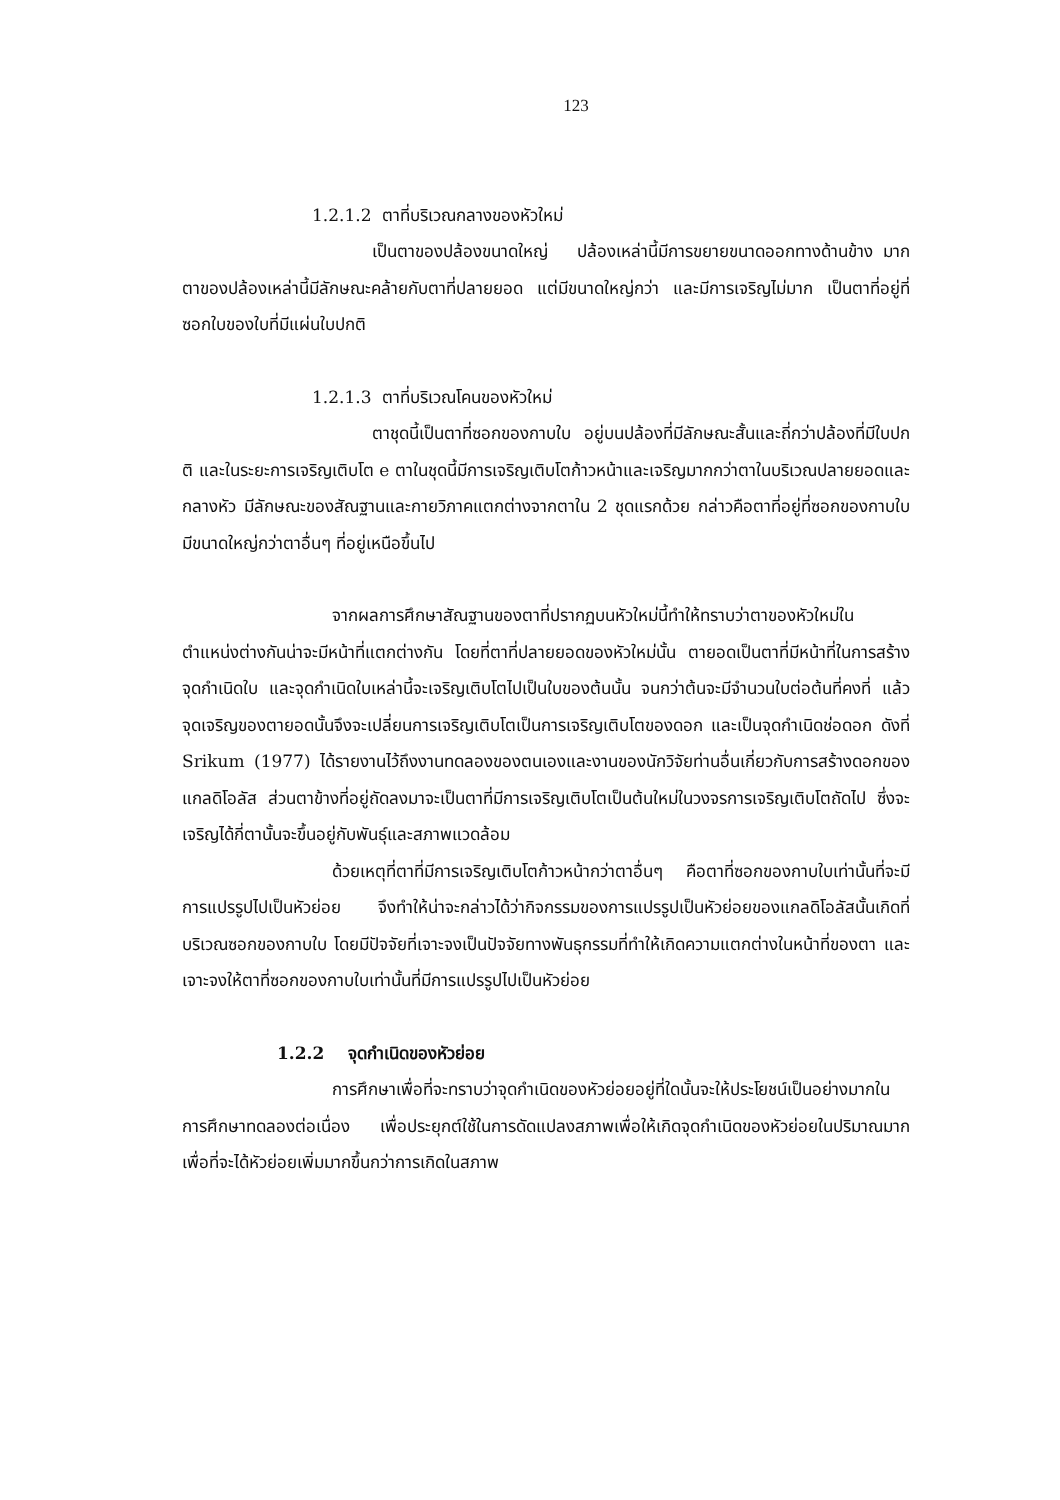123
1.2.1.2 ตาที่บริเวณกลางของหัวใหม่
เป็นตาของปล้องขนาดใหญ่ ปล้องเหล่านี้มีการขยายขนาดออกทางด้านข้าง มาก ตาของปล้องเหล่านี้มีลักษณะคล้ายกับตาที่ปลายยอด แต่มีขนาดใหญ่กว่า และมีการเจริญไม่มาก เป็นตาที่อยู่ที่ซอกใบของใบที่มีแผ่นใบปกติ
1.2.1.3 ตาที่บริเวณโคนของหัวใหม่
ตาชุดนี้เป็นตาที่ซอกของกาบใบ อยู่บนปล้องที่มีลักษณะสั้นและถี่กว่าปล้องที่มีใบปกติ และในระยะการเจริญเติบโต e ตาในชุดนี้มีการเจริญเติบโตก้าวหน้าและเจริญมากกว่าตาในบริเวณปลายยอดและกลางหัว มีลักษณะของสัณฐานและกายวิภาคแตกต่างจากตาใน 2 ชุดแรกด้วย กล่าวคือตาที่อยู่ที่ซอกของกาบใบมีขนาดใหญ่กว่าตาอื่นๆ ที่อยู่เหนือขึ้นไป
จากผลการศึกษาสัณฐานของตาที่ปรากฏบนหัวใหม่นี้ทำให้ทราบว่าตาของหัวใหม่ในตำแหน่งต่างกันน่าจะมีหน้าที่แตกต่างกัน โดยที่ตาที่ปลายยอดของหัวใหม่นั้น ตายอดเป็นตาที่มีหน้าที่ในการสร้างจุดกำเนิดใบ และจุดกำเนิดใบเหล่านี้จะเจริญเติบโตไปเป็นใบของต้นนั้น จนกว่าต้นจะมีจำนวนใบต่อต้นที่คงที่ แล้วจุดเจริญของตายอดนั้นจึงจะเปลี่ยนการเจริญเติบโตเป็นการเจริญเติบโตของดอก และเป็นจุดกำเนิดช่อดอก ดังที่ Srikum (1977) ได้รายงานไว้ถึงงานทดลองของตนเองและงานของนักวิจัยท่านอื่นเกี่ยวกับการสร้างดอกของแกลดิโอลัส ส่วนตาข้างที่อยู่ถัดลงมาจะเป็นตาที่มีการเจริญเติบโตเป็นต้นใหม่ในวงจรการเจริญเติบโตถัดไป ซึ่งจะเจริญได้กี่ตานั้นจะขึ้นอยู่กับพันธุ์และสภาพแวดล้อม
ด้วยเหตุที่ตาที่มีการเจริญเติบโตก้าวหน้ากว่าตาอื่นๆ คือตาที่ซอกของกาบใบเท่านั้นที่จะมีการแปรรูปไปเป็นหัวย่อย จึงทำให้น่าจะกล่าวได้ว่ากิจกรรมของการแปรรูปเป็นหัวย่อยของแกลดิโอลัสนั้นเกิดที่บริเวณซอกของกาบใบ โดยมีปัจจัยที่เจาะจงเป็นปัจจัยทางพันธุกรรมที่ทำให้เกิดความแตกต่างในหน้าที่ของตา และเจาะจงให้ตาที่ซอกของกาบใบเท่านั้นที่มีการแปรรูปไปเป็นหัวย่อย
1.2.2 จุดกำเนิดของหัวย่อย
การศึกษาเพื่อที่จะทราบว่าจุดกำเนิดของหัวย่อยอยู่ที่ใดนั้นจะให้ประโยชน์เป็นอย่างมากในการศึกษาทดลองต่อเนื่อง เพื่อประยุกต์ใช้ในการดัดแปลงสภาพเพื่อให้เกิดจุดกำเนิดของหัวย่อยในปริมาณมากเพื่อที่จะได้หัวย่อยเพิ่มมากขึ้นกว่าการเกิดในสภาพ